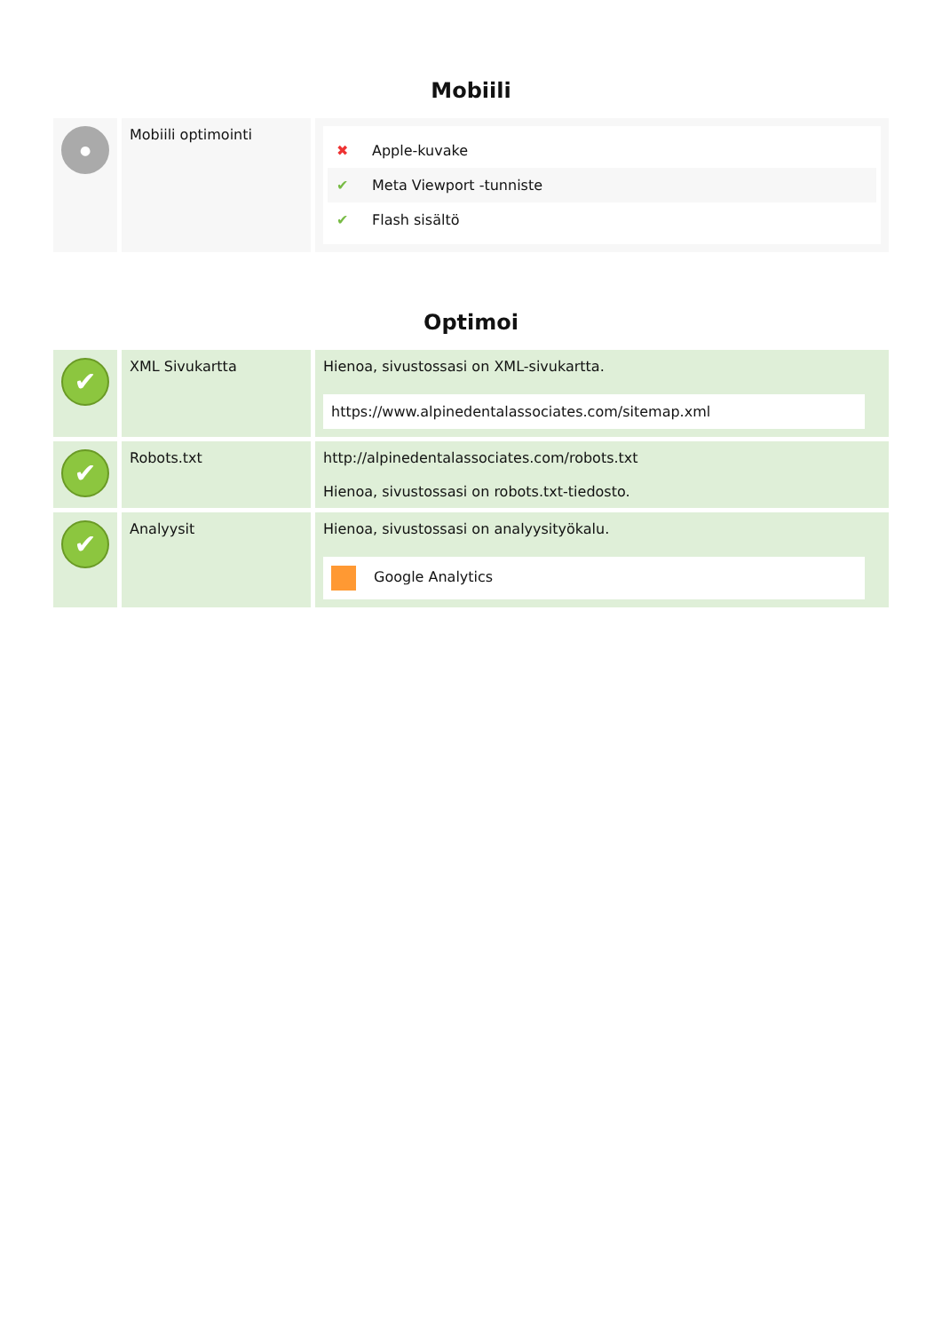Mobiili
| ● | Mobiili optimointi | ✖ Apple-kuvake ✔ Meta Viewport -tunniste ✔ Flash sisältö |
Optimoi
| ✔ | XML Sivukartta | Hienoa, sivustossasi on XML-sivukartta. https://www.alpinedentalassociates.com/sitemap.xml |
| ✔ | Robots.txt | http://alpinedentalassociates.com/robots.txt Hienoa, sivustossasi on robots.txt-tiedosto. |
| ✔ | Analyysit | Hienoa, sivustossasi on analyysityökalu. Google Analytics |